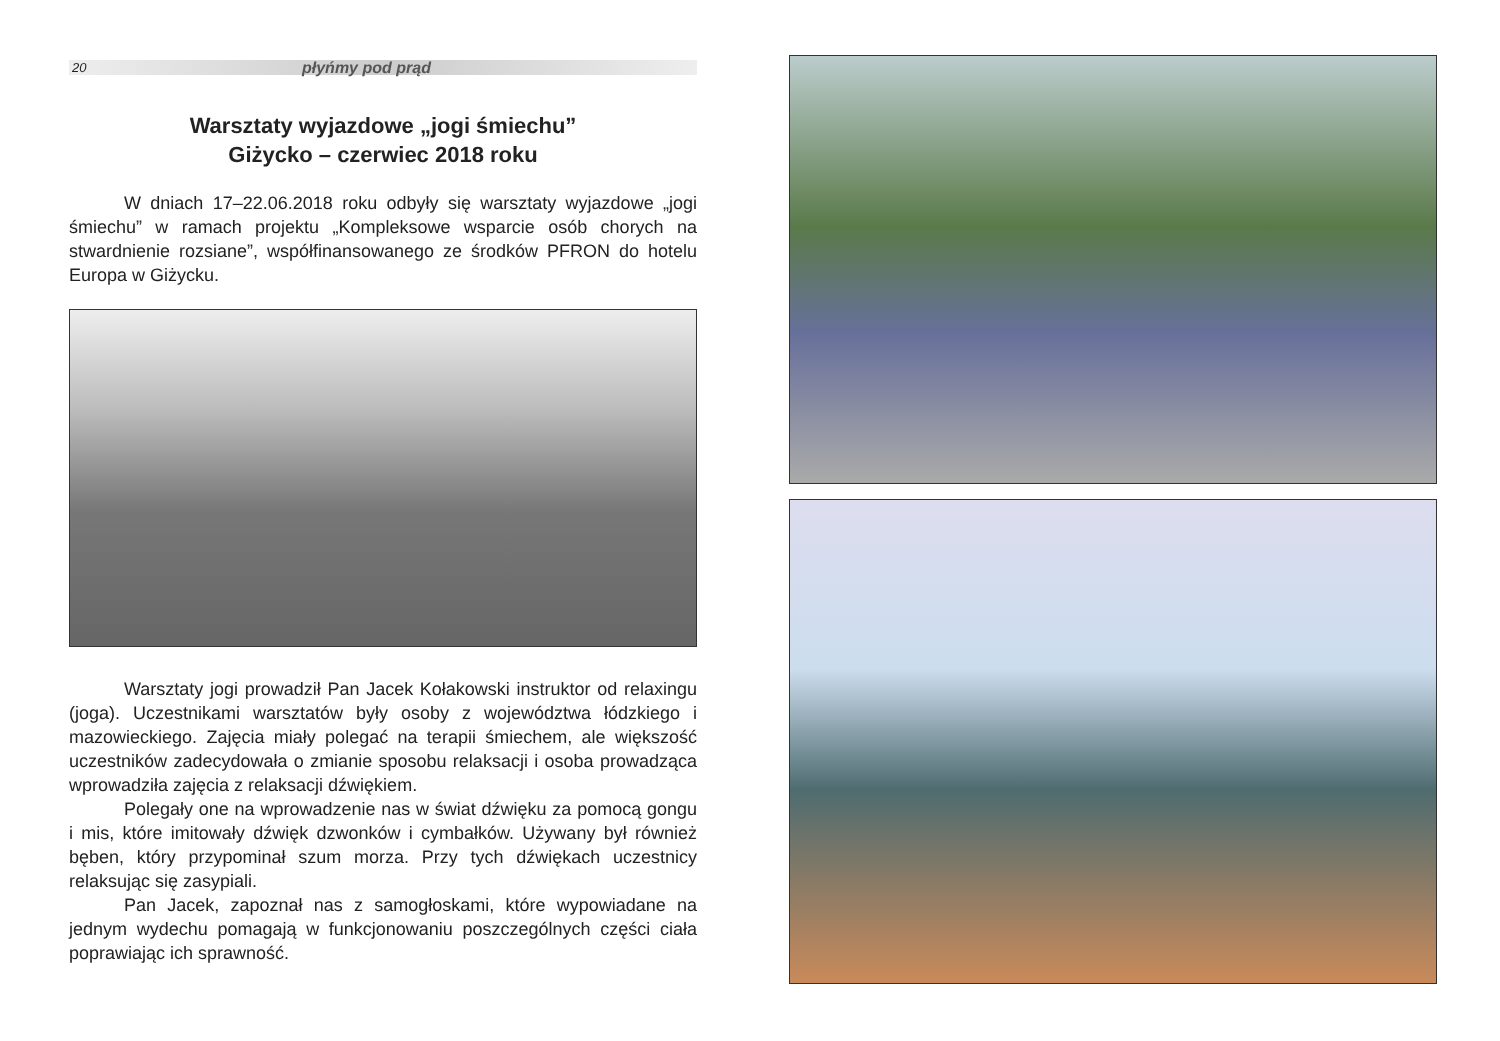20 płyńmy pod prąd
Warsztaty wyjazdowe „jogi śmiechu”
Giżycko – czerwiec 2018 roku
W dniach 17–22.06.2018 roku odbyły się warsztaty wyjazdowe „jogi śmiechu” w ramach projektu „Kompleksowe wsparcie osób chorych na stwardnienie rozsiane”, współfinansowanego ze środków PFRON do hotelu Europa w Giżycku.
Warsztaty jogi prowadził Pan Jacek Kołakowski instruktor od relaxingu (joga). Uczestnikami warsztatów były osoby z województwa łódzkiego i mazowieckiego. Zajęcia miały polegać na terapii śmiechem, ale większość uczestników zadecydowała o zmianie sposobu relaksacji i osoba prowadząca wprowadziła zajęcia z relaksacji dźwiękiem.
Polegały one na wprowadzenie nas w świat dźwięku za pomocą gongu i mis, które imitowały dźwięk dzwonków i cymbałków. Używany był również bęben, który przypominał szum morza. Przy tych dźwiękach uczestnicy relaksując się zasypiali.
Pan Jacek, zapoznał nas z samogłoskami, które wypowiadane na jednym wydechu pomagają w funkcjonowaniu poszczególnych części ciała poprawiając ich sprawność.